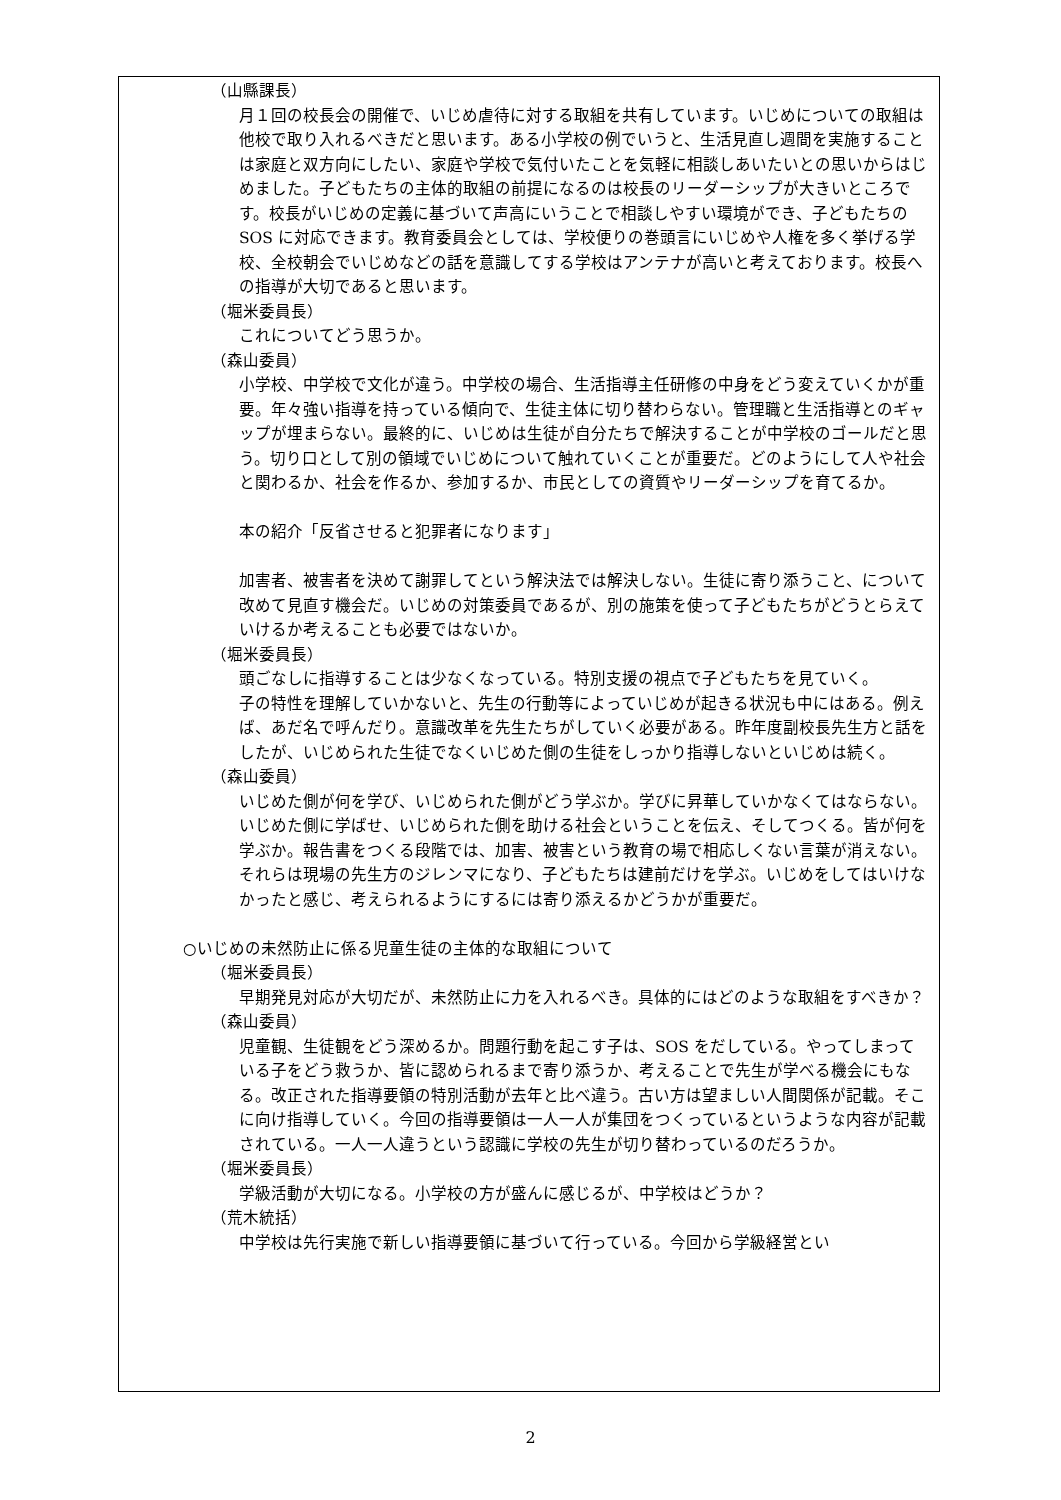（山縣課長）
月１回の校長会の開催で、いじめ虐待に対する取組を共有しています。いじめについての取組は他校で取り入れるべきだと思います。ある小学校の例でいうと、生活見直し週間を実施することは家庭と双方向にしたい、家庭や学校で気付いたことを気軽に相談しあいたいとの思いからはじめました。子どもたちの主体的取組の前提になるのは校長のリーダーシップが大きいところです。校長がいじめの定義に基づいて声高にいうことで相談しやすい環境ができ、子どもたちの SOS に対応できます。教育委員会としては、学校便りの巻頭言にいじめや人権を多く挙げる学校、全校朝会でいじめなどの話を意識してする学校はアンテナが高いと考えております。校長への指導が大切であると思います。
（堀米委員長）
これについてどう思うか。
（森山委員）
小学校、中学校で文化が違う。中学校の場合、生活指導主任研修の中身をどう変えていくかが重要。年々強い指導を持っている傾向で、生徒主体に切り替わらない。管理職と生活指導とのギャップが埋まらない。最終的に、いじめは生徒が自分たちで解決することが中学校のゴールだと思う。切り口として別の領域でいじめについて触れていくことが重要だ。どのようにして人や社会と関わるか、社会を作るか、参加するか、市民としての資質やリーダーシップを育てるか。
本の紹介「反省させると犯罪者になります」
加害者、被害者を決めて謝罪してという解決法では解決しない。生徒に寄り添うこと、について改めて見直す機会だ。いじめの対策委員であるが、別の施策を使って子どもたちがどうとらえていけるか考えることも必要ではないか。
（堀米委員長）
頭ごなしに指導することは少なくなっている。特別支援の視点で子どもたちを見ていく。
子の特性を理解していかないと、先生の行動等によっていじめが起きる状況も中にはある。例えば、あだ名で呼んだり。意識改革を先生たちがしていく必要がある。昨年度副校長先生方と話をしたが、いじめられた生徒でなくいじめた側の生徒をしっかり指導しないといじめは続く。
（森山委員）
いじめた側が何を学び、いじめられた側がどう学ぶか。学びに昇華していかなくてはならない。いじめた側に学ばせ、いじめられた側を助ける社会ということを伝え、そしてつくる。皆が何を学ぶか。報告書をつくる段階では、加害、被害という教育の場で相応しくない言葉が消えない。それらは現場の先生方のジレンマになり、子どもたちは建前だけを学ぶ。いじめをしてはいけなかったと感じ、考えられるようにするには寄り添えるかどうかが重要だ。
○いじめの未然防止に係る児童生徒の主体的な取組について
（堀米委員長）
早期発見対応が大切だが、未然防止に力を入れるべき。具体的にはどのような取組をすべきか？
（森山委員）
児童観、生徒観をどう深めるか。問題行動を起こす子は、SOS をだしている。やってしまっている子をどう救うか、皆に認められるまで寄り添うか、考えることで先生が学べる機会にもなる。改正された指導要領の特別活動が去年と比べ違う。古い方は望ましい人間関係が記載。そこに向け指導していく。今回の指導要領は一人一人が集団をつくっているというような内容が記載されている。一人一人違うという認識に学校の先生が切り替わっているのだろうか。
（堀米委員長）
学級活動が大切になる。小学校の方が盛んに感じるが、中学校はどうか？
（荒木統括）
中学校は先行実施で新しい指導要領に基づいて行っている。今回から学級経営とい
2